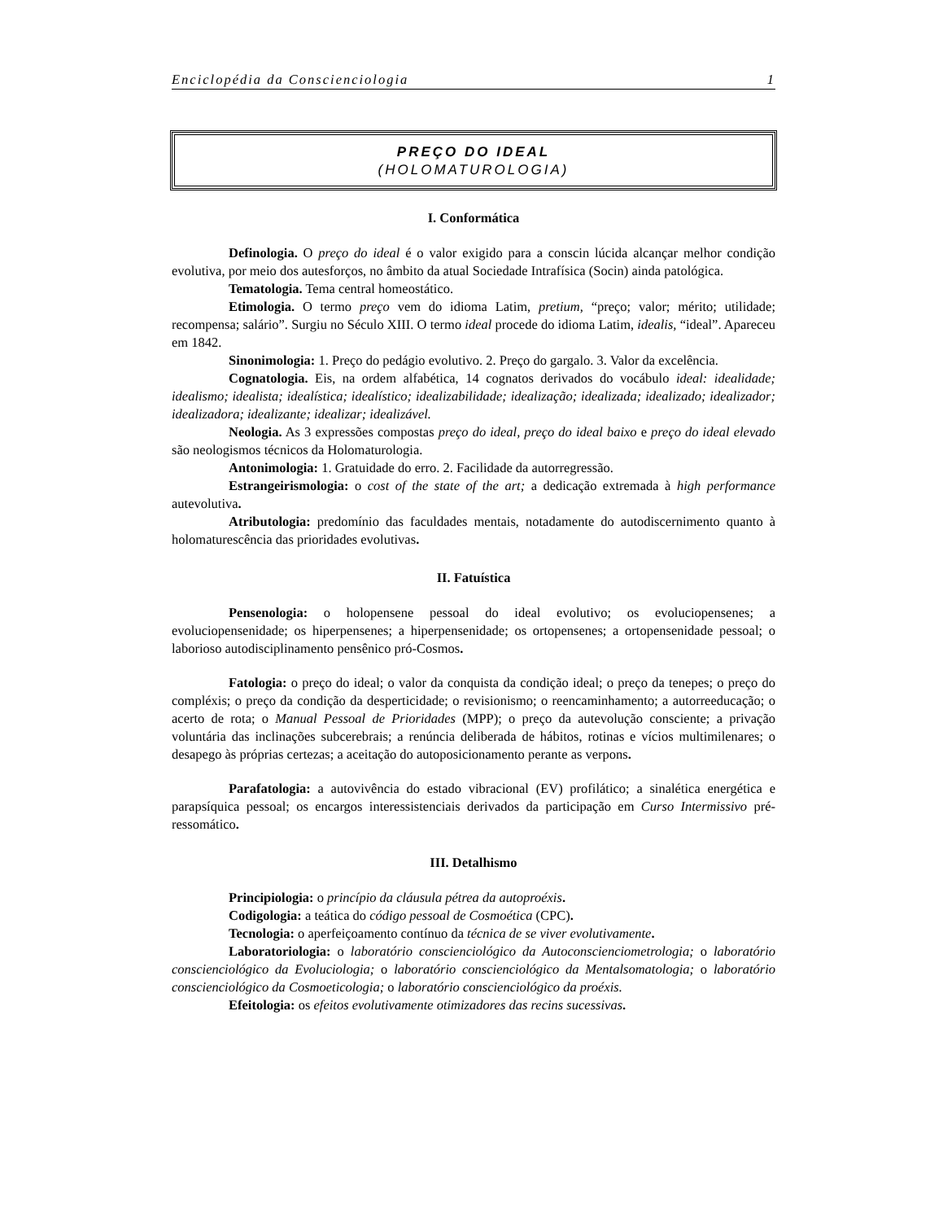Enciclopédia da Conscienciologia 1
PREÇO DO IDEAL
(HOLOMATUROLOGIA)
I. Conformática
Definologia. O preço do ideal é o valor exigido para a conscin lúcida alcançar melhor condição evolutiva, por meio dos autesforços, no âmbito da atual Sociedade Intrafísica (Socin) ainda patológica.
Tematologia. Tema central homeostático.
Etimologia. O termo preço vem do idioma Latim, pretium, “preço; valor; mérito; utilidade; recompensa; salário”. Surgiu no Século XIII. O termo ideal procede do idioma Latim, idealis, “ideal”. Apareceu em 1842.
Sinonimologia: 1. Preço do pedágio evolutivo. 2. Preço do gargalo. 3. Valor da excelência.
Cognatologia. Eis, na ordem alfabética, 14 cognatos derivados do vocábulo ideal: idealidade; idealismo; idealista; idealística; idealístico; idealizabilidade; idealização; idealizada; idealizado; idealizador; idealizadora; idealizante; idealizar; idealizável.
Neologia. As 3 expressões compostas preço do ideal, preço do ideal baixo e preço do ideal elevado são neologismos técnicos da Holomaturologia.
Antonimologia: 1. Gratuidade do erro. 2. Facilidade da autorregressão.
Estrangeirismologia: o cost of the state of the art; a dedicação extremada à high performance autevolutiva.
Atributologia: predomínio das faculdades mentais, notadamente do autodiscernimento quanto à holomaturescência das prioridades evolutivas.
II. Fatuística
Pensenologia: o holopensene pessoal do ideal evolutivo; os evoluciopensenes; a evoluciopensenidade; os hiperpensenes; a hiperpensenidade; os ortopensenes; a ortopensenidade pessoal; o laborioso autodisciplinamento pensênico pró-Cosmos.
Fatologia: o preço do ideal; o valor da conquista da condição ideal; o preço da tenepes; o preço do compléxis; o preço da condição da desperticidade; o revisionismo; o reencaminhamento; a autorreeducação; o acerto de rota; o Manual Pessoal de Prioridades (MPP); o preço da autevolução consciente; a privação voluntária das inclinações subcerebrais; a renúncia deliberada de hábitos, rotinas e vícios multimilenares; o desapego às próprias certezas; a aceitação do autoposicionamento perante as verpons.
Parafatologia: a autovivência do estado vibracional (EV) profilático; a sinalética energética e parapsíquica pessoal; os encargos interessistenciais derivados da participação em Curso Intermissivo pré-ressomático.
III. Detalhismo
Principiologia: o princípio da cláusula pétrea da autoproéxis.
Codigologia: a teática do código pessoal de Cosmoética (CPC).
Tecnologia: o aperfeiçoamento contínuo da técnica de se viver evolutivamente.
Laboratoriologia: o laboratório conscienciológico da Autoconscienciometrologia; o laboratório conscienciológico da Evoluciologia; o laboratório conscienciológico da Mentalsomatologia; o laboratório conscienciológico da Cosmoeticologia; o laboratório conscienciológico da proéxis.
Efeitologia: os efeitos evolutivamente otimizadores das recins sucessivas.